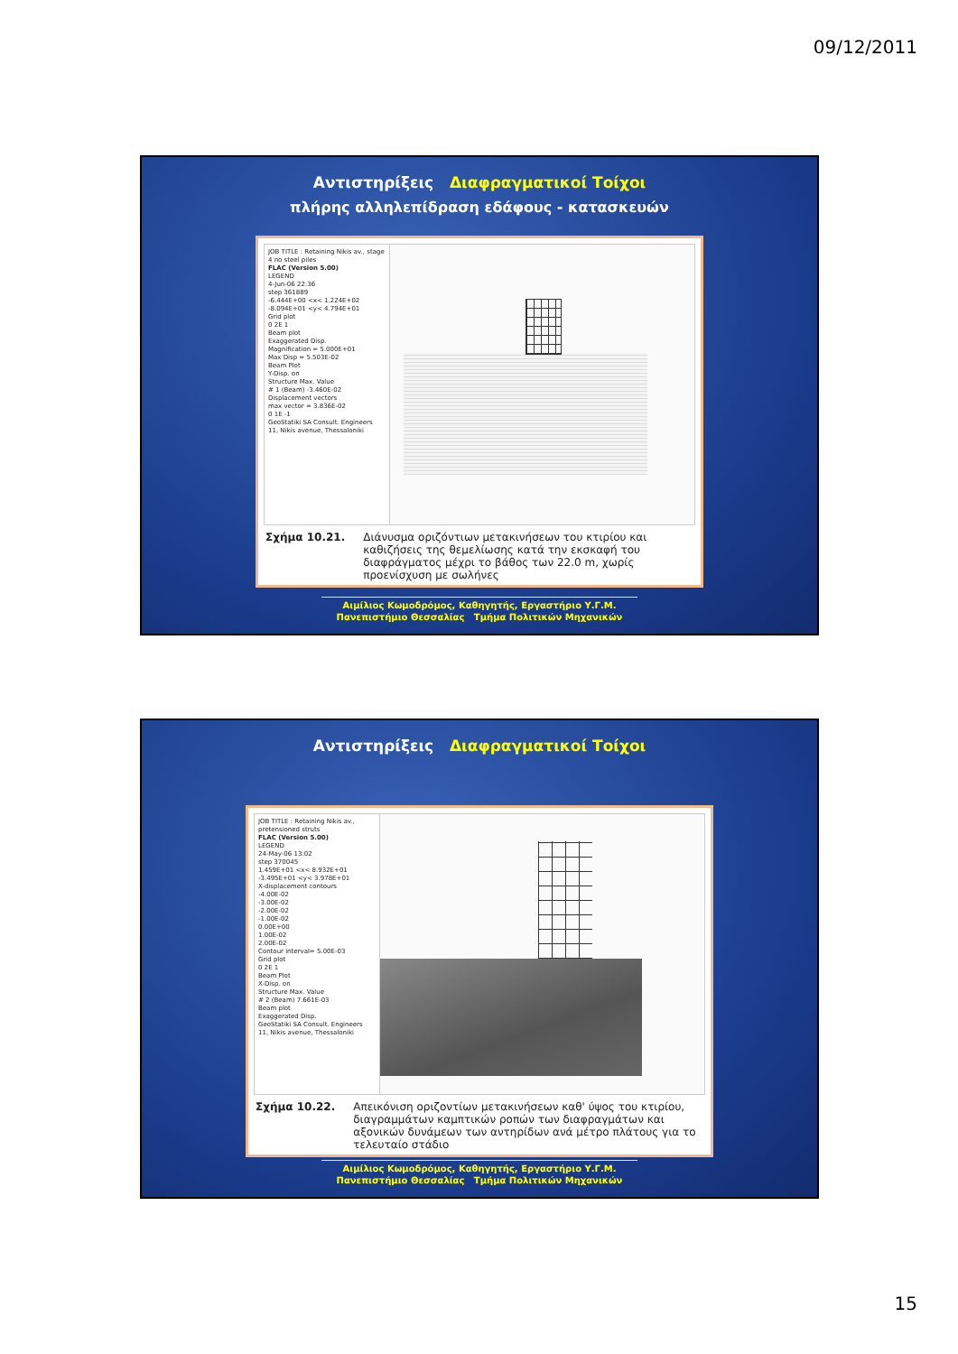09/12/2011
Αντιστηρίξεις Διαφραγματικοί Τοίχοι
πλήρης αλληλεπίδραση εδάφους - κατασκευών
JOB TITLE : Retaining Nikis av., stage 4 no steel piles
FLAC (Version 5.00)
LEGEND
4-Jun-06 22:36
step 361889
-6.444E+00 <x< 1.224E+02
-8.094E+01 <y< 4.794E+01
Grid plot
0 2E 1
Beam plot
Exaggerated Disp.
Magnification = 5.000E+01
Max Disp = 5.503E-02
Beam Plot
Y-Disp. on
Structure Max. Value
# 1 (Beam) -3.460E-02
Displacement vectors
max vector = 3.836E-02
0 1E -1
GeoStatiki SA Consult. Engineers
11, Nikis avenue, Thessaloniki
Σχήμα 10.21. Διάνυσμα οριζόντιων μετακινήσεων του κτιρίου και καθιζήσεις της θεμελίωσης κατά την εκσκαφή του διαφράγματος μέχρι το βάθος των 22.0 m, χωρίς προενίσχυση με σωλήνες
Αιμίλιος Κωμοδρόμος, Καθηγητής, Εργαστήριο Υ.Γ.Μ.
Πανεπιστήμιο Θεσσαλίας Τμήμα Πολιτικών Μηχανικών
Αντιστηρίξεις Διαφραγματικοί Τοίχοι
JOB TITLE : Retaining Nikis av., pretensioned struts
FLAC (Version 5.00)
LEGEND
24-May-06 13:02
step 370045
1.459E+01 <x< 8.932E+01
-3.495E+01 <y< 3.978E+01
X-displacement contours
-4.00E-02
-3.00E-02
-2.00E-02
-1.00E-02
0.00E+00
1.00E-02
2.00E-02
Contour interval= 5.00E-03
Grid plot
0 2E 1
Beam Plot
X-Disp. on
Structure Max. Value
# 2 (Beam) 7.661E-03
Beam plot
Exaggerated Disp.
GeoStatiki SA Consult. Engineers
11, Nikis avenue, Thessaloniki
Σχήμα 10.22. Απεικόνιση οριζοντίων μετακινήσεων καθ' ύψος του κτιρίου, διαγραμμάτων καμπτικών ροπών των διαφραγμάτων και αξονικών δυνάμεων των αντηρίδων ανά μέτρο πλάτους για το τελευταίο στάδιο
Αιμίλιος Κωμοδρόμος, Καθηγητής, Εργαστήριο Υ.Γ.Μ.
Πανεπιστήμιο Θεσσαλίας Τμήμα Πολιτικών Μηχανικών
15